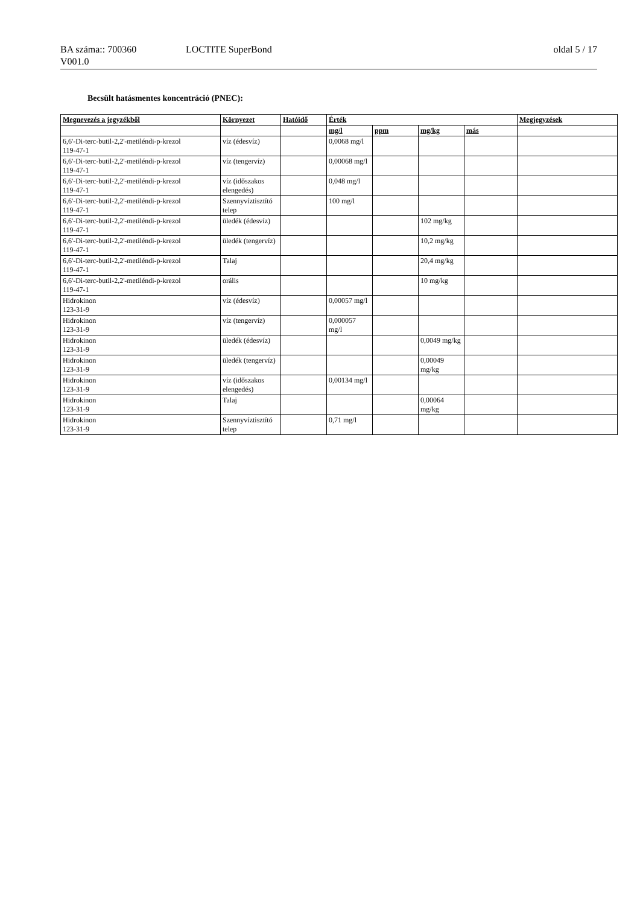BA száma:: 700360 LOCTITE SuperBond oldal 5 / 17
V001.0
Becsült hatásmentes koncentráció (PNEC):
| Megnevezés a jegyzékből | Környezet | Hatóidő | Érték | | | | Megjegyzések |
| --- | --- | --- | --- | --- | --- | --- | --- |
| | | | mg/l | ppm | mg/kg | más | |
| 6,6'-Di-terc-butil-2,2'-metiléndi-p-krezol 119-47-1 | víz (édesvíz) | | 0,0068 mg/l | | | | |
| 6,6'-Di-terc-butil-2,2'-metiléndi-p-krezol 119-47-1 | víz (tengervíz) | | 0,00068 mg/l | | | | |
| 6,6'-Di-terc-butil-2,2'-metiléndi-p-krezol 119-47-1 | víz (időszakos elengedés) | | 0,048 mg/l | | | | |
| 6,6'-Di-terc-butil-2,2'-metiléndi-p-krezol 119-47-1 | Szennyvíztisztító telep | | 100 mg/l | | | | |
| 6,6'-Di-terc-butil-2,2'-metiléndi-p-krezol 119-47-1 | üledék (édesvíz) | | | | 102 mg/kg | | |
| 6,6'-Di-terc-butil-2,2'-metiléndi-p-krezol 119-47-1 | üledék (tengervíz) | | | | 10,2 mg/kg | | |
| 6,6'-Di-terc-butil-2,2'-metiléndi-p-krezol 119-47-1 | Talaj | | | | 20,4 mg/kg | | |
| 6,6'-Di-terc-butil-2,2'-metiléndi-p-krezol 119-47-1 | orális | | | | 10 mg/kg | | |
| Hidrokinon 123-31-9 | víz (édesvíz) | | 0,00057 mg/l | | | | |
| Hidrokinon 123-31-9 | víz (tengervíz) | | 0,000057 mg/l | | | | |
| Hidrokinon 123-31-9 | üledék (édesvíz) | | | | 0,0049 mg/kg | | |
| Hidrokinon 123-31-9 | üledék (tengervíz) | | | | 0,00049 mg/kg | | |
| Hidrokinon 123-31-9 | víz (időszakos elengedés) | | 0,00134 mg/l | | | | |
| Hidrokinon 123-31-9 | Talaj | | | | 0,00064 mg/kg | | |
| Hidrokinon 123-31-9 | Szennyvíztisztító telep | | 0,71 mg/l | | | | |